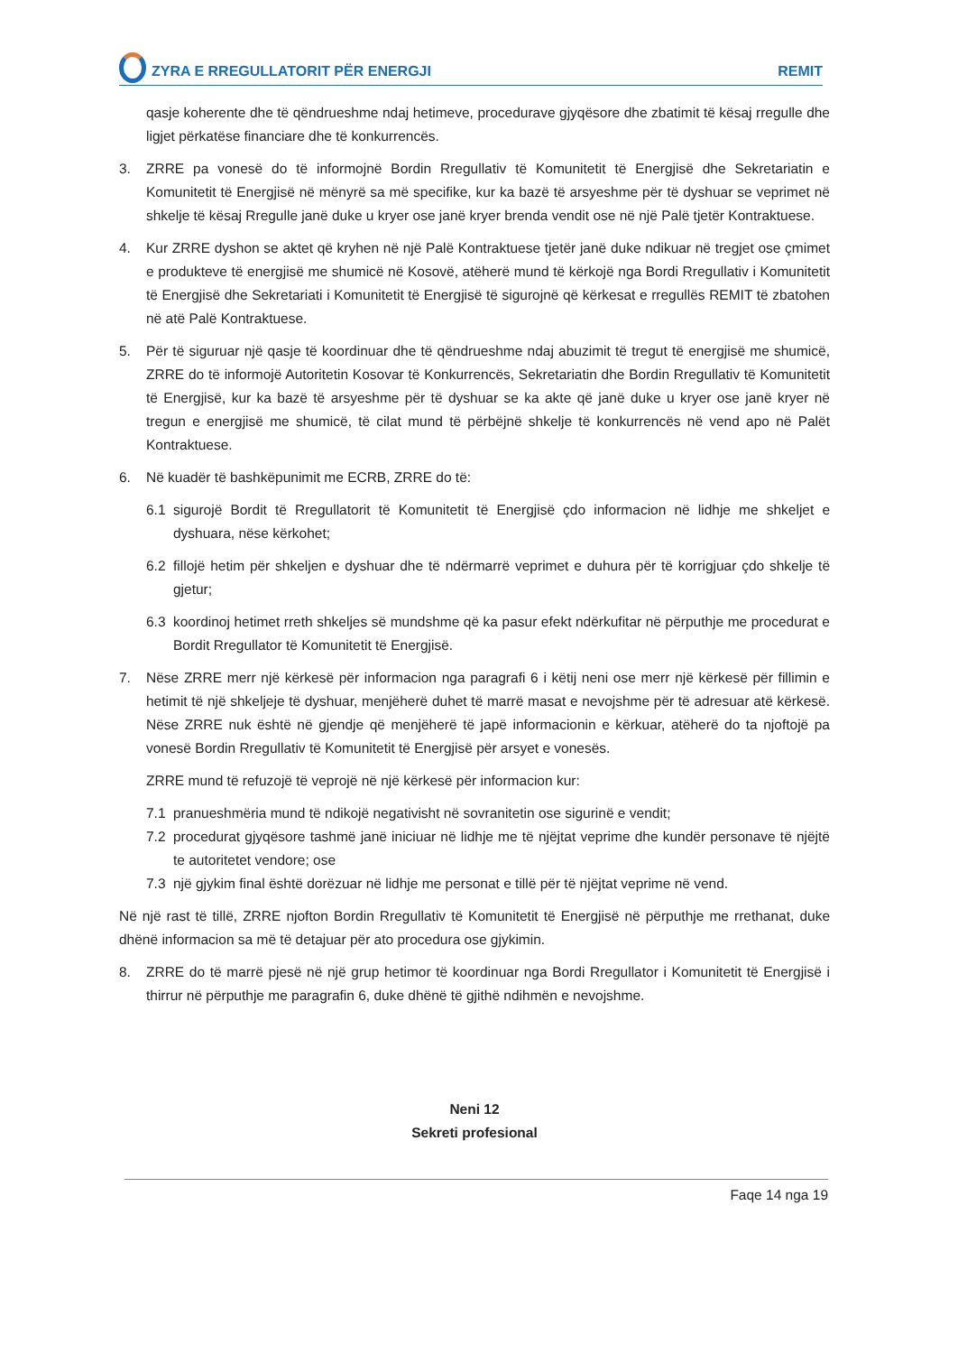ZYRA E RREGULLATORIT PËR ENERGJI REMIT
qasje koherente dhe të qëndrueshme ndaj hetimeve, procedurave gjyqësore dhe zbatimit të kësaj rregulle dhe ligjet përkatëse financiare dhe të konkurrencës.
3. ZRRE pa vonesë do të informojnë Bordin Rregullativ të Komunitetit të Energjisë dhe Sekretariatin e Komunitetit të Energjisë në mënyrë sa më specifike, kur ka bazë të arsyeshme për të dyshuar se veprimet në shkelje të kësaj Rregulle janë duke u kryer ose janë kryer brenda vendit ose në një Palë tjetër Kontraktuese.
4. Kur ZRRE dyshon se aktet që kryhen në një Palë Kontraktuese tjetër janë duke ndikuar në tregjet ose çmimet e produkteve të energjisë me shumicë në Kosovë, atëherë mund të kërkojë nga Bordi Rregullativ i Komunitetit të Energjisë dhe Sekretariati i Komunitetit të Energjisë të sigurojnë që kërkesat e rregullës REMIT të zbatohen në atë Palë Kontraktuese.
5. Për të siguruar një qasje të koordinuar dhe të qëndrueshme ndaj abuzimit të tregut të energjisë me shumicë, ZRRE do të informojë Autoritetin Kosovar të Konkurrencës, Sekretariatin dhe Bordin Rregullativ të Komunitetit të Energjisë, kur ka bazë të arsyeshme për të dyshuar se ka akte që janë duke u kryer ose janë kryer në tregun e energjisë me shumicë, të cilat mund të përbëjnë shkelje të konkurrencës në vend apo në Palët Kontraktuese.
6. Në kuadër të bashkëpunimit me ECRB, ZRRE do të:
6.1 sigurojë Bordit të Rregullatorit të Komunitetit të Energjisë çdo informacion në lidhje me shkeljet e dyshuara, nëse kërkohet;
6.2 fillojë hetim për shkeljen e dyshuar dhe të ndërmarrë veprimet e duhura për të korrigjuar çdo shkelje të gjetur;
6.3 koordinoj hetimet rreth shkeljes së mundshme që ka pasur efekt ndërkufitar në përputhje me procedurat e Bordit Rregullator të Komunitetit të Energjisë.
7. Nëse ZRRE merr një kërkesë për informacion nga paragrafi 6 i këtij neni ose merr një kërkesë për fillimin e hetimit të një shkeljeje të dyshuar, menjëherë duhet të marrë masat e nevojshme për të adresuar atë kërkesë. Nëse ZRRE nuk është në gjendje që menjëherë të japë informacionin e kërkuar, atëherë do ta njoftojë pa vonesë Bordin Rregullativ të Komunitetit të Energjisë për arsyet e vonesës.
ZRRE mund të refuzojë të veprojë në një kërkesë për informacion kur:
7.1 pranueshmëria mund të ndikojë negativisht në sovranitetin ose sigurinë e vendit;
7.2 procedurat gjyqësore tashmë janë iniciuar në lidhje me të njëjtat veprime dhe kundër personave të njëjtë te autoritetet vendore; ose
7.3 një gjykim final është dorëzuar në lidhje me personat e tillë për të njëjtat veprime në vend.
Në një rast të tillë, ZRRE njofton Bordin Rregullativ të Komunitetit të Energjisë në përputhje me rrethanat, duke dhënë informacion sa më të detajuar për ato procedura ose gjykimin.
8. ZRRE do të marrë pjesë në një grup hetimor të koordinuar nga Bordi Rregullator i Komunitetit të Energjisë i thirrur në përputhje me paragrafin 6, duke dhënë të gjithë ndihmën e nevojshme.
Neni 12
Sekreti profesional
Faqe 14 nga 19